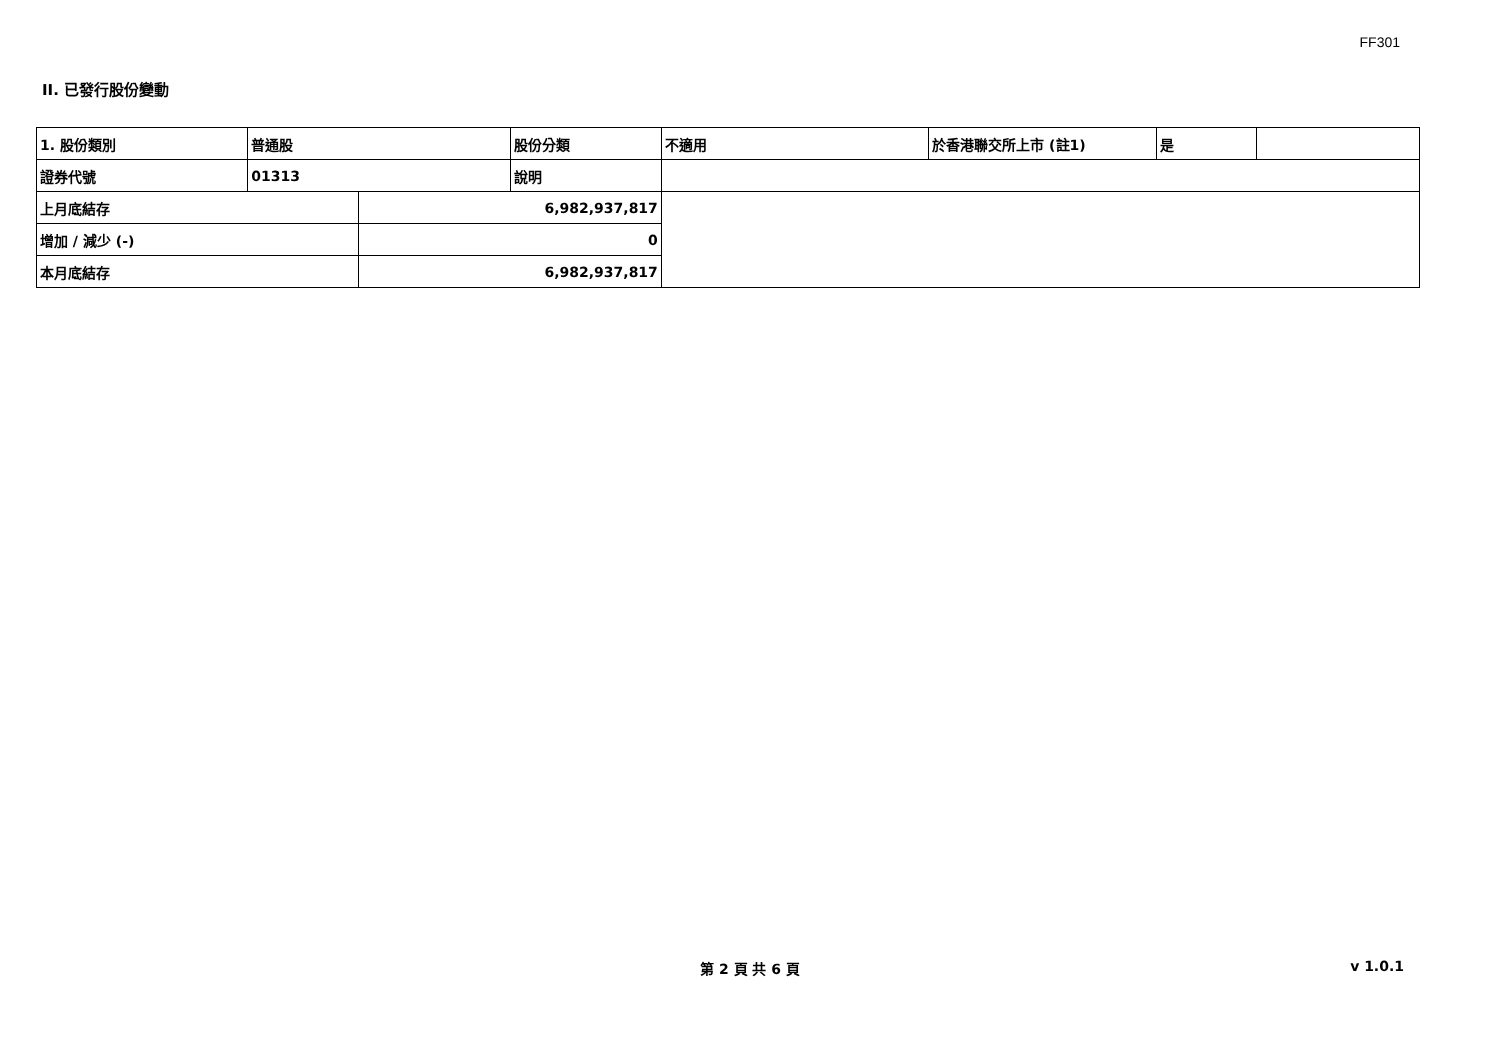FF301
II. 已發行股份變動
| 1. 股份類別 | 普通股 | | 股份分類 | 不適用 | 於香港聯交所上市 (註1) | 是 | |
| 證券代號 | 01313 | | 說明 | | | | |
| 上月底結存 | | 6,982,937,817 | | | | | |
| 增加 / 減少 (-) | | 0 | | | | | |
| 本月底結存 | | 6,982,937,817 | | | | | |
第 2 頁 共 6 頁 v 1.0.1